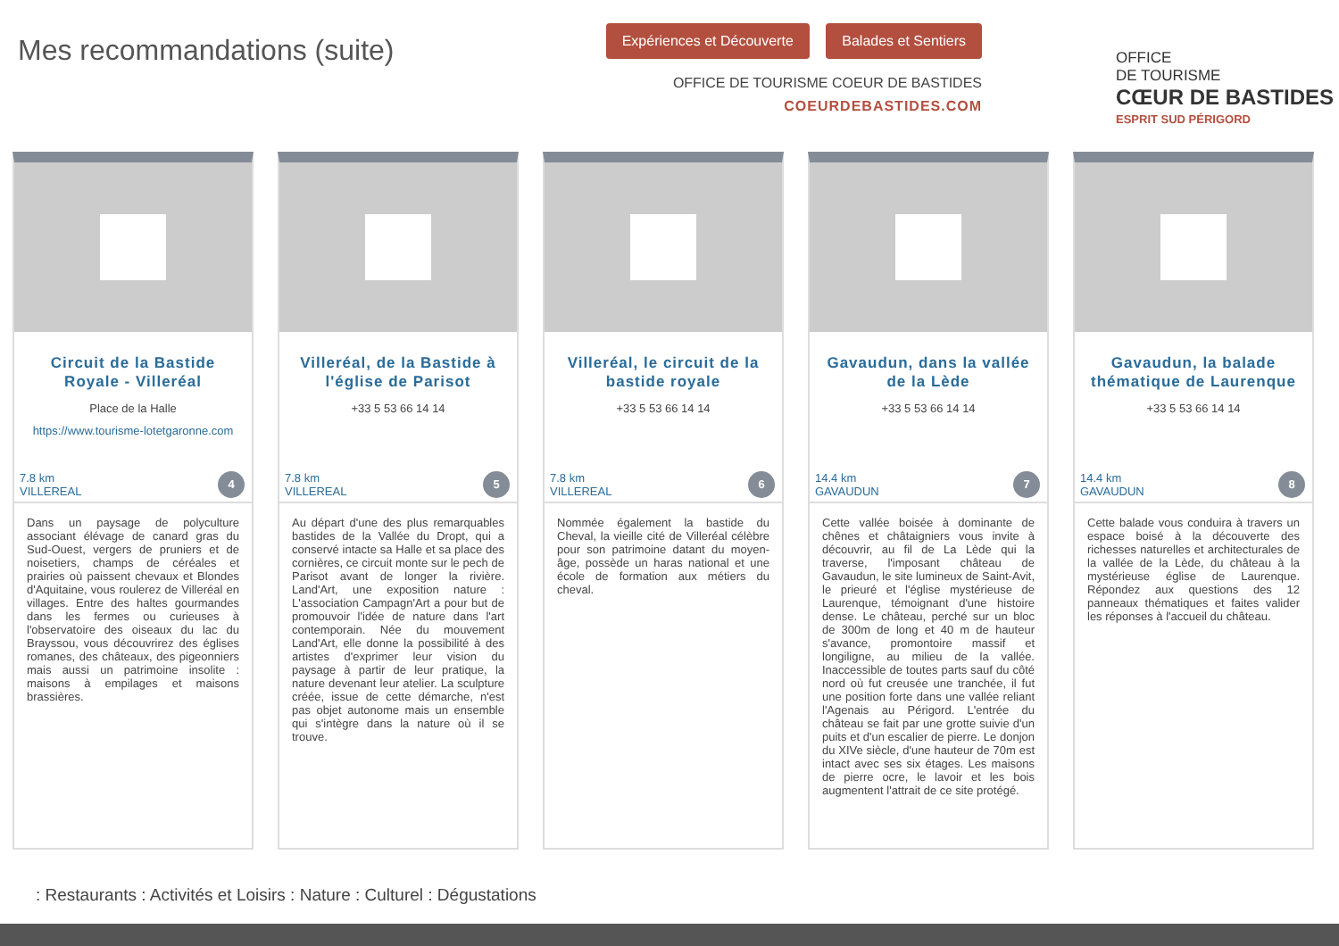Mes recommandations (suite)
Expériences et Découverte Balades et Sentiers
OFFICE DE TOURISME COEUR DE BASTIDES
COEURDEBASTIDES.COM
OFFICE
DE TOURISME
CŒUR DE BASTIDES
ESPRIT SUD PÉRIGORD
Circuit de la Bastide Royale - Villeréal
Place de la Halle
https://www.tourisme-lotetgaronne.com
7.8 km
VILLEREAL
4
Dans un paysage de polyculture associant élévage de canard gras du Sud-Ouest, vergers de pruniers et de noisetiers, champs de céréales et prairies où paissent chevaux et Blondes d'Aquitaine, vous roulerez de Villeréal en villages. Entre des haltes gourmandes dans les fermes ou curieuses à l'observatoire des oiseaux du lac du Brayssou, vous découvrirez des églises romanes, des châteaux, des pigeonniers mais aussi un patrimoine insolite : maisons à empilages et maisons brassières.
Villeréal, de la Bastide à l'église de Parisot
+33 5 53 66 14 14
7.8 km
VILLEREAL
5
Au départ d'une des plus remarquables bastides de la Vallée du Dropt, qui a conservé intacte sa Halle et sa place des cornières, ce circuit monte sur le pech de Parisot avant de longer la rivière. Land'Art, une exposition nature : L'association Campagn'Art a pour but de promouvoir l'idée de nature dans l'art contemporain. Née du mouvement Land'Art, elle donne la possibilité à des artistes d'exprimer leur vision du paysage à partir de leur pratique, la nature devenant leur atelier. La sculpture créée, issue de cette démarche, n'est pas objet autonome mais un ensemble qui s'intègre dans la nature où il se trouve.
Villeréal, le circuit de la bastide royale
+33 5 53 66 14 14
7.8 km
VILLEREAL
6
Nommée également la bastide du Cheval, la vieille cité de Villeréal célèbre pour son patrimoine datant du moyen-âge, possède un haras national et une école de formation aux métiers du cheval.
Gavaudun, dans la vallée de la Lède
+33 5 53 66 14 14
14.4 km
GAVAUDUN
7
Cette vallée boisée à dominante de chênes et châtaigniers vous invite à découvrir, au fil de La Lède qui la traverse, l'imposant château de Gavaudun, le site lumineux de Saint-Avit, le prieuré et l'église mystérieuse de Laurenque, témoignant d'une histoire dense. Le château, perché sur un bloc de 300m de long et 40 m de hauteur s'avance, promontoire massif et longiligne, au milieu de la vallée. Inaccessible de toutes parts sauf du côté nord où fut creusée une tranchée, il fut une position forte dans une vallée reliant l'Agenais au Périgord. L'entrée du château se fait par une grotte suivie d'un puits et d'un escalier de pierre. Le donjon du XIVe siècle, d'une hauteur de 70m est intact avec ses six étages. Les maisons de pierre ocre, le lavoir et les bois augmentent l'attrait de ce site protégé.
Gavaudun, la balade thématique de Laurenque
+33 5 53 66 14 14
14.4 km
GAVAUDUN
8
Cette balade vous conduira à travers un espace boisé à la découverte des richesses naturelles et architecturales de la vallée de la Lède, du château à la mystérieuse église de Laurenque. Répondez aux questions des 12 panneaux thématiques et faites valider les réponses à l'accueil du château.
: Restaurants : Activités et Loisirs : Nature : Culturel : Dégustations